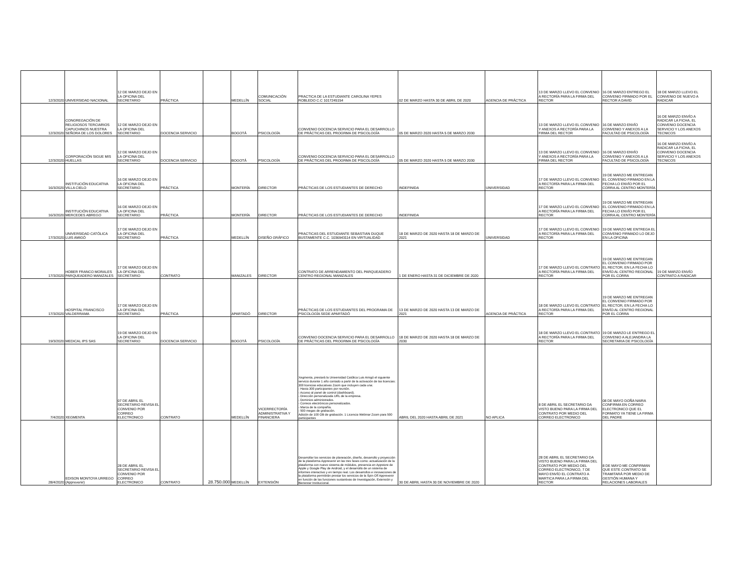| 12/3/2020 | UNIVERSIDAD NACIONAL | 12 DE MARZO DEJO EN LA OFICINA DEL SECRETARIO | PRÁCTICA | | MEDELLÍN | COMUNICACIÓN SOCIAL | PRACTICA DE LA ESTUDIANTE CAROLINA YEPES ROBLEDO C.C 1017245154 | 02 DE MARZO HASTA 30 DE ABRIL DE 2020 | AGENCIA DE PRÁCTICA | 13 DE MARZO LLEVO EL CONVENIO A RECTORÍA PARA LA FIRMA DEL RECTOR | 16 DE MARZO ENTREGO EL CONVENIO FIRMADO POR EL RECTOR A DAVID | 18 DE MARZO LLEVO EL CONVENIO DE NUEVO A RADICAR |
| 12/3/2020 | CONGREGACIÓN DE RELIGIOSOS TERCIARIOS CAPUCHINOS NUESTRA SEÑORA DE LOS DOLORES | 12 DE MARZO DEJO EN LA OFICINA DEL SECRETARIO | DOCENCIA SERVICIO | | BOGOTÁ | PSICOLOGÍA | CONVENIO DOCENCIA SERVICIO PARA EL DESARROLLO DE PRÁCTICAS DEL PROGRMA DE PSICOLOGÍA | 05 DE MARZO 2020 HASTA 5 DE MARZO 2030 | | 13 DE MARZO LLEVO EL CONVENIO Y ANEXOS A RECTORÍA PARA LA FIRMA DEL RECTOR | 16 DE MARZO ENVÍO CONVENIO Y ANEXOS A LA FACULTAD DE PSICOLOGÍA | 16 DE MARZO ENVÍO A RADICAR LA FICHA, EL CONVENIO DOCENCIA SERVICIO Y LOS ANEXOS TECNICOS |
| 12/3/2020 | CORPORACIÓN SIGUE MIS HUELLAS | 12 DE MARZO DEJO EN LA OFICINA DEL SECRETARIO | DOCENCIA SERVICIO | | BOGOTÁ | PSICOLOGÍA | CONVENIO DOCENCIA SERVICIO PARA EL DESARROLLO DE PRÁCTICAS DEL PROGRMA DE PSICOLOGÍA | 05 DE MARZO 2020 HASTA 5 DE MARZO 2030 | | 13 DE MARZO LLEVO EL CONVENIO Y ANEXOS A RECTORÍA PARA LA FIRMA DEL RECTOR | 16 DE MARZO ENVÍO CONVENIO Y ANEXOS A LA FACULTAD DE PSICOLOGÍA | 16 DE MARZO ENVÍO A RADICAR LA FICHA, EL CONVENIO DOCENCIA SERVICIO Y LOS ANEXOS TECNICOS |
| 16/3/2020 | INSTITUCIÓN EDUCATIVA VILLA CIELO | 16 DE MARZO DEJO EN LA OFICINA DEL SECRETARIO | PRÁCTICA | | MONTERÍA | DIRECTOR | PRÁCTICAS DE LOS ESTUDIANTES DE DERECHO | INDEFINIDA | UNIVERSIDAD | 17 DE MARZO LLEVO EL CONVENIO A RECTORÍA PARA LA FIRMA DEL RECTOR | 19 DE MARZO ME ENTREGAN EL CONVENIO FIRMADO EN LA FECHA LO ENVÍO POR EL CORRA AL CENTRO MONTERÍA | |
| 16/3/2020 | INSTITUCIÓN EDUCATIVA MERCEDES ABREGO | 16 DE MARZO DEJO EN LA OFICINA DEL SECRETARIO | PRÁCTICA | | MONTERÍA | DIRECTOR | PRÁCTICAS DE LOS ESTUDIANTES DE DERECHO | INDEFINIDA | | 17 DE MARZO LLEVO EL CONVENIO A RECTORÍA PARA LA FIRMA DEL RECTOR | 19 DE MARZO ME ENTREGAN EL CONVENIO FIRMADO EN LA FECHA LO ENVÍO POR EL CORRA AL CENTRO MONTERÍA | |
| 17/3/2020 | UNIVERSIDAD CATÓLICA LUIS AMIGÓ | 17 DE MARZO DEJO EN LA OFICINA DEL SECRETARIO | PRÁCTICA | | MEDELLÍN | DISEÑO GRÁFICO | PRACTICAS DEL ESTUDIANTE SEBASTIAN DUQUE BUSTAMENTE C.C. 1036943114 EN VIRTUALIDAD | 18 DE MARZO DE 2020 HASTA 18 DE MARZO DE 2021 | UNIVERSIDAD | 17 DE MARZO LLEVO EL CONVENIO A RECTORÍA PARA LA FIRMA DEL RECTOR | 19 DE MARZO ME ENTREGA EL CONVENIO FIRMADO LO DEJO EN LA OFICINA | |
| 17/3/2020 | HOBER FRANCO MORALES PARQUEADERO MANIZALES | 17 DE MARZO DEJO EN LA OFICINA DEL SECRETARIO | CONTRATO | | MANIZALES | DIRECTOR | CONTRATO DE ARRENDAMIENTO DEL PARQUEADERO CENTRO REGIONAL MANIZALES | 1 DE ENERO HASTA 31 DE DICIEMBRE DE 2020 | | 17 DE MARZO LLEVO EL CONTRATO A RECTORÍA PARA LA FIRMA DEL RECTOR | 19 DE MARZO ME ENTREGAN EL CONVENIO FIRMADO POR EL RECTOR, EN LA FECHA LO ENVÍO AL CENTRO REGIONAL POR EL CORRA | 19 DE MARZO ENVÍO CONTRATO A RADICAR |
| 17/3/2020 | HOSPITAL FRANCISCO VALDERRAMA | 17 DE MARZO DEJO EN LA OFICINA DEL SECRETARIO | PRÁCTICA | | APARTADÓ | DIRECTOR | PRÁCTICAS DE LOS ESTUDIANTES DEL PROGRAMA DE PSICOLOGÍA SEDE APARTADÓ | 13 DE MARZO DE 2020 HASTA 13 DE MARZO DE 2021 | AGENCIA DE PRÁCTICA | 18 DE MARZO LLEVO EL CONTRATO A RECTORÍA PARA LA FIRMA DEL RECTOR | 19 DE MARZO ME ENTREGAN EL CONVENIO FIRMADO POR EL RECTOR, EN LA FECHA LO ENVÍO AL CENTRO REGIONAL POR EL CORRA | |
| 19/3/2020 | MEDICAL IPS SAS | 19 DE MARZO DEJO EN LA OFICINA DEL SECRETARIO | DOCENCIA SERVICIO | | BOGOTÁ | PSICOLOGÍA | CONVENIO DOCENCIA SERVICIO PARA EL DESARROLLO DE PRÁCTICAS DEL PROGRMA DE PSICOLOGÍA | 18 DE MARZO DE 2020 HASTA 18 DE MARZO DE 2030 | | 18 DE MARZO LLEVO EL CONTRATO A RECTORÍA PARA LA FIRMA DEL RECTOR | 19 DE MARZO LE ENTREGO EL CONVENIO A ALEJANDRA LA SECRETARIA DE PSICOLOGÍA | |
| 7/4/2020 | XEGMENTA | 07 DE ABRIL EL SECRETARIO REVISA EL CONVENIO POR CORREO ELECTRONICO | CONTRATO | | MEDELLÍN | VICERRECTORÍA ADMINISTRATIVA Y FINANCIERA | Xegmenta, prestará la Universidad Católica Luis Amigó el siguiente servicio durante 1 año contado a partir de la activación de las licencias: 300 licencias educativas Zoom que incluyen cada una: - Hasta 300 participantes por reunión. - Acceso al panel de control (dashboard). - Dirección personalizada URL de la empresa. - Dominios administrados. - Correos electrónicos personalizados. - Marca de la compañía. - 500 megas de grabación. Adición de 100 GB de grabación. 1 Licencia Webinar Zoom para 500 participantes | ABRIL DEL 2020 HASTA ABRIL DE 2021 | NO APLICA | 8 DE ABRIL EL SECRETARIO DA VISTO BUENO PARA LA FIRMA DEL CONTRATO POR MEDIO DEL CORREO ELECTRONICO | 08 DE MAYO DOÑA NAIRA CONFIRMA EN CORREO ELECTRONICO QUE EL FORMATO YA TIENE LA FIRMA DEL PADRE | |
| 28/4/2020 | EDISON MONTOYA URREGO (Apprevenir) | 28 DE ABRIL EL SECRETARIO REVISA EL CONVENIO POR CORREO ELECTRONICO | CONTRATO | 28.750.000 | MEDELLÍN | EXTENSIÓN | Desarrollar los servicios de planeación, diseño, desarrollo y proyección de la plataforma Apprevenir en las tres fases como: actualización de la plataforma con nuevo sistema de módulos, presencia en Appstore de Apple y Google Play de Android, y el desarrollo de un sistema de informes interactivo y en tiempo real. Los desarrollos e innovaciones de la plataforma permitirán prestar los servicios de la Spin Off Apprevenir en función de las funciones sustantivas de Investigación, Extensión y Bienestar Institucional. | 30 DE ABRIL HASTA 30 DE NOVIEMBRE DE 2020 | | 28 DE ABRIL EL SECRETARIO DA VISTO BUENO PARA LA FIRMA DEL CONTRATO POR MEDIO DEL CORREO ELECTRONICO, 7 DE MAYO ENVÍO EL CONTRATO A MARTICA PARA LA FIRMA DEL RECTOR | 8 DE MAYO ME CONFIRMAN QUE ESTE CONTRATO SE TRAMITARÁ POR MEDIO DE GESTIÓN HUMANA Y RELACIONES LABORALES | |